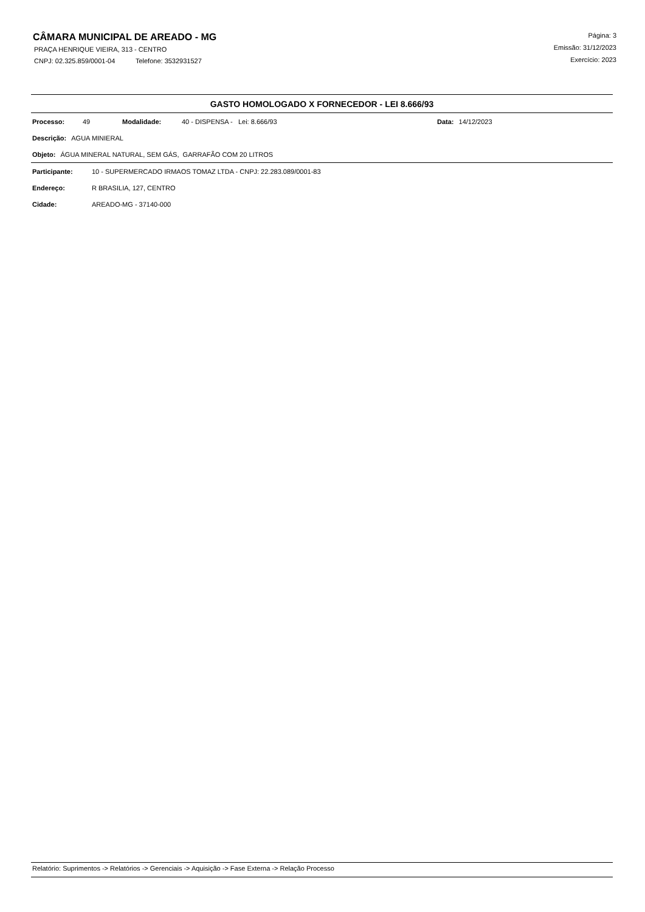CÂMARA MUNICIPAL DE AREADO - MG
PRAÇA HENRIQUE VIEIRA, 313 - CENTRO
CNPJ: 02.325.859/0001-04 Telefone: 3532931527
Página: 3
Emissão: 31/12/2023
Exercício: 2023
GASTO HOMOLOGADO X FORNECEDOR - LEI 8.666/93
Processo: 49 Modalidade: 40 - DISPENSA - Lei: 8.666/93 Data: 14/12/2023
Descrição: AGUA MINIERAL
Objeto: ÁGUA MINERAL NATURAL, SEM GÁS, GARRAFÃO COM 20 LITROS
Participante: 10 - SUPERMERCADO IRMAOS TOMAZ LTDA - CNPJ: 22.283.089/0001-83
Endereço: R BRASILIA, 127, CENTRO
Cidade: AREADO-MG - 37140-000
Relatório: Suprimentos -> Relatórios -> Gerenciais -> Aquisição -> Fase Externa -> Relação Processo